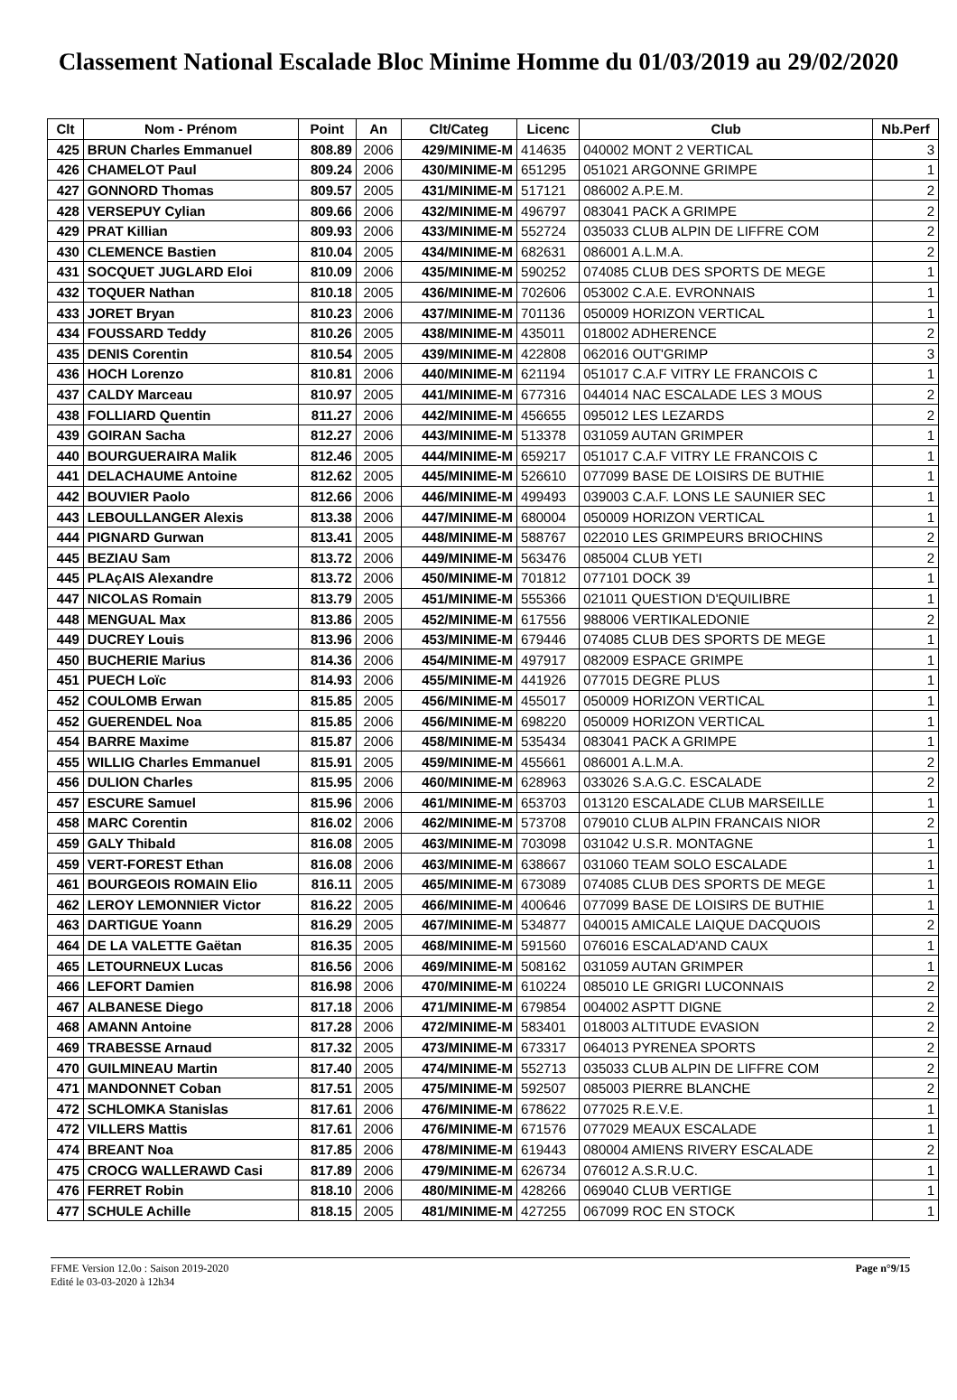Classement National Escalade Bloc Minime Homme du 01/03/2019 au 29/02/2020
| Clt | Nom - Prénom | Point | An | Clt/Categ | Licenc | Club | Nb.Perf |
| --- | --- | --- | --- | --- | --- | --- | --- |
| 425 | BRUN Charles Emmanuel | 808.89 | 2006 | 429/MINIME-M | 414635 | 040002 MONT 2 VERTICAL | 3 |
| 426 | CHAMELOT Paul | 809.24 | 2006 | 430/MINIME-M | 651295 | 051021 ARGONNE GRIMPE | 1 |
| 427 | GONNORD Thomas | 809.57 | 2005 | 431/MINIME-M | 517121 | 086002 A.P.E.M. | 2 |
| 428 | VERSEPUY Cylian | 809.66 | 2006 | 432/MINIME-M | 496797 | 083041 PACK A GRIMPE | 2 |
| 429 | PRAT Killian | 809.93 | 2006 | 433/MINIME-M | 552724 | 035033 CLUB ALPIN DE LIFFRE COM | 2 |
| 430 | CLEMENCE Bastien | 810.04 | 2005 | 434/MINIME-M | 682631 | 086001 A.L.M.A. | 2 |
| 431 | SOCQUET JUGLARD Eloi | 810.09 | 2006 | 435/MINIME-M | 590252 | 074085 CLUB DES SPORTS DE MEGE | 1 |
| 432 | TOQUER Nathan | 810.18 | 2005 | 436/MINIME-M | 702606 | 053002 C.A.E. EVRONNAIS | 1 |
| 433 | JORET Bryan | 810.23 | 2006 | 437/MINIME-M | 701136 | 050009 HORIZON VERTICAL | 1 |
| 434 | FOUSSARD Teddy | 810.26 | 2005 | 438/MINIME-M | 435011 | 018002 ADHERENCE | 2 |
| 435 | DENIS Corentin | 810.54 | 2005 | 439/MINIME-M | 422808 | 062016 OUT'GRIMP | 3 |
| 436 | HOCH Lorenzo | 810.81 | 2006 | 440/MINIME-M | 621194 | 051017 C.A.F VITRY LE FRANCOIS C | 1 |
| 437 | CALDY Marceau | 810.97 | 2005 | 441/MINIME-M | 677316 | 044014 NAC ESCALADE LES 3 MOUS | 2 |
| 438 | FOLLIARD Quentin | 811.27 | 2006 | 442/MINIME-M | 456655 | 095012 LES LEZARDS | 2 |
| 439 | GOIRAN Sacha | 812.27 | 2006 | 443/MINIME-M | 513378 | 031059 AUTAN GRIMPER | 1 |
| 440 | BOURGUERAIRA Malik | 812.46 | 2005 | 444/MINIME-M | 659217 | 051017 C.A.F VITRY LE FRANCOIS C | 1 |
| 441 | DELACHAUME Antoine | 812.62 | 2005 | 445/MINIME-M | 526610 | 077099 BASE DE LOISIRS DE BUTHIE | 1 |
| 442 | BOUVIER Paolo | 812.66 | 2006 | 446/MINIME-M | 499493 | 039003 C.A.F. LONS LE SAUNIER SEC | 1 |
| 443 | LEBOULLANGER Alexis | 813.38 | 2006 | 447/MINIME-M | 680004 | 050009 HORIZON VERTICAL | 1 |
| 444 | PIGNARD Gurwan | 813.41 | 2005 | 448/MINIME-M | 588767 | 022010 LES GRIMPEURS BRIOCHINS | 2 |
| 445 | BEZIAU Sam | 813.72 | 2006 | 449/MINIME-M | 563476 | 085004 CLUB YETI | 2 |
| 445 | PLAçAIS Alexandre | 813.72 | 2006 | 450/MINIME-M | 701812 | 077101 DOCK 39 | 1 |
| 447 | NICOLAS Romain | 813.79 | 2005 | 451/MINIME-M | 555366 | 021011 QUESTION D'EQUILIBRE | 1 |
| 448 | MENGUAL Max | 813.86 | 2005 | 452/MINIME-M | 617556 | 988006 VERTIKALEDONIE | 2 |
| 449 | DUCREY Louis | 813.96 | 2006 | 453/MINIME-M | 679446 | 074085 CLUB DES SPORTS DE MEGE | 1 |
| 450 | BUCHERIE Marius | 814.36 | 2006 | 454/MINIME-M | 497917 | 082009 ESPACE GRIMPE | 1 |
| 451 | PUECH Loïc | 814.93 | 2006 | 455/MINIME-M | 441926 | 077015 DEGRE PLUS | 1 |
| 452 | COULOMB Erwan | 815.85 | 2005 | 456/MINIME-M | 455017 | 050009 HORIZON VERTICAL | 1 |
| 452 | GUERENDEL Noa | 815.85 | 2006 | 456/MINIME-M | 698220 | 050009 HORIZON VERTICAL | 1 |
| 454 | BARRE Maxime | 815.87 | 2006 | 458/MINIME-M | 535434 | 083041 PACK A GRIMPE | 1 |
| 455 | WILLIG Charles Emmanuel | 815.91 | 2005 | 459/MINIME-M | 455661 | 086001 A.L.M.A. | 2 |
| 456 | DULION Charles | 815.95 | 2006 | 460/MINIME-M | 628963 | 033026 S.A.G.C. ESCALADE | 2 |
| 457 | ESCURE Samuel | 815.96 | 2006 | 461/MINIME-M | 653703 | 013120 ESCALADE CLUB MARSEILLE | 1 |
| 458 | MARC Corentin | 816.02 | 2006 | 462/MINIME-M | 573708 | 079010 CLUB ALPIN FRANCAIS NIOR | 2 |
| 459 | GALY Thibald | 816.08 | 2005 | 463/MINIME-M | 703098 | 031042 U.S.R. MONTAGNE | 1 |
| 459 | VERT-FOREST Ethan | 816.08 | 2006 | 463/MINIME-M | 638667 | 031060 TEAM SOLO ESCALADE | 1 |
| 461 | BOURGEOIS ROMAIN Elio | 816.11 | 2005 | 465/MINIME-M | 673089 | 074085 CLUB DES SPORTS DE MEGE | 1 |
| 462 | LEROY LEMONNIER Victor | 816.22 | 2005 | 466/MINIME-M | 400646 | 077099 BASE DE LOISIRS DE BUTHIE | 1 |
| 463 | DARTIGUE Yoann | 816.29 | 2005 | 467/MINIME-M | 534877 | 040015 AMICALE LAIQUE DACQUOIS | 2 |
| 464 | DE LA VALETTE Gaëtan | 816.35 | 2005 | 468/MINIME-M | 591560 | 076016 ESCALAD'AND CAUX | 1 |
| 465 | LETOURNEUX Lucas | 816.56 | 2006 | 469/MINIME-M | 508162 | 031059 AUTAN GRIMPER | 1 |
| 466 | LEFORT Damien | 816.98 | 2006 | 470/MINIME-M | 610224 | 085010 LE GRIGRI LUCONNAIS | 2 |
| 467 | ALBANESE Diego | 817.18 | 2006 | 471/MINIME-M | 679854 | 004002 ASPTT DIGNE | 2 |
| 468 | AMANN Antoine | 817.28 | 2006 | 472/MINIME-M | 583401 | 018003 ALTITUDE EVASION | 2 |
| 469 | TRABESSE Arnaud | 817.32 | 2005 | 473/MINIME-M | 673317 | 064013 PYRENEA SPORTS | 2 |
| 470 | GUILMINEAU Martin | 817.40 | 2005 | 474/MINIME-M | 552713 | 035033 CLUB ALPIN DE LIFFRE COM | 2 |
| 471 | MANDONNET Coban | 817.51 | 2005 | 475/MINIME-M | 592507 | 085003 PIERRE BLANCHE | 2 |
| 472 | SCHLOMKA Stanislas | 817.61 | 2006 | 476/MINIME-M | 678622 | 077025 R.E.V.E. | 1 |
| 472 | VILLERS Mattis | 817.61 | 2006 | 476/MINIME-M | 671576 | 077029 MEAUX ESCALADE | 1 |
| 474 | BREANT Noa | 817.85 | 2006 | 478/MINIME-M | 619443 | 080004 AMIENS RIVERY ESCALADE | 2 |
| 475 | CROCG WALLERAWD Casi | 817.89 | 2006 | 479/MINIME-M | 626734 | 076012 A.S.R.U.C. | 1 |
| 476 | FERRET Robin | 818.10 | 2006 | 480/MINIME-M | 428266 | 069040 CLUB VERTIGE | 1 |
| 477 | SCHULE Achille | 818.15 | 2005 | 481/MINIME-M | 427255 | 067099 ROC EN STOCK | 1 |
FFME Version 12.0o : Saison 2019-2020
Edité le 03-03-2020 à 12h34
Page n°9/15